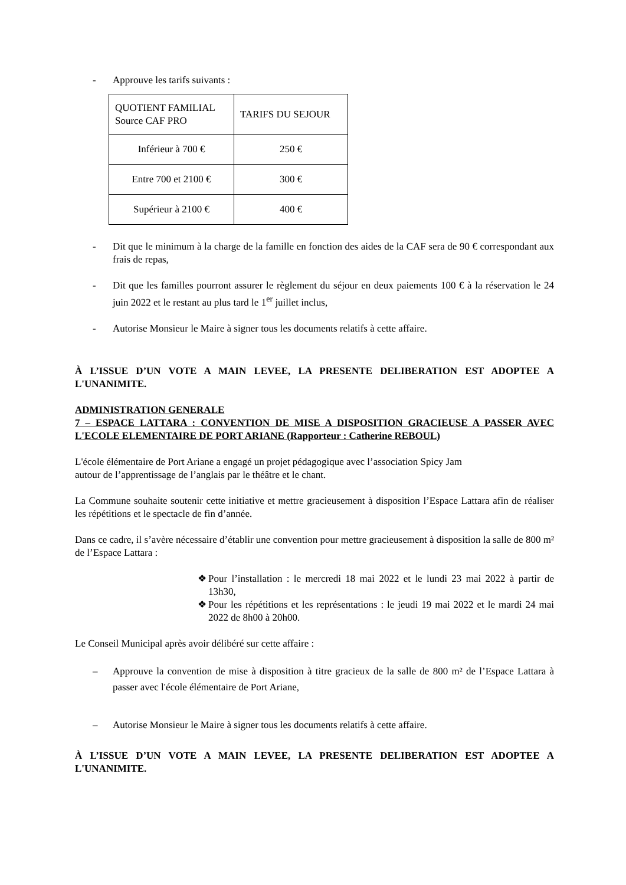- Approuve les tarifs suivants :
| QUOTIENT FAMILIAL Source CAF PRO | TARIFS DU SEJOUR |
| Inférieur à 700 € | 250 € |
| Entre 700 et 2100 € | 300 € |
| Supérieur à 2100 € | 400 € |
- Dit que le minimum à la charge de la famille en fonction des aides de la CAF sera de 90 € correspondant aux frais de repas,
- Dit que les familles pourront assurer le règlement du séjour en deux paiements 100 € à la réservation le 24 juin 2022 et le restant au plus tard le 1<sup>er</sup> juillet inclus,
- Autorise Monsieur le Maire à signer tous les documents relatifs à cette affaire.
À L’ISSUE D’UN VOTE A MAIN LEVEE, LA PRESENTE DELIBERATION EST ADOPTEE A L'UNANIMITE.
ADMINISTRATION GENERALE
7 – ESPACE LATTARA : CONVENTION DE MISE A DISPOSITION GRACIEUSE A PASSER AVEC L'ECOLE ELEMENTAIRE DE PORT ARIANE (Rapporteur : Catherine REBOUL)
L'école élémentaire de Port Ariane a engagé un projet pédagogique avec l’association Spicy Jam
autour de l’apprentissage de l’anglais par le théâtre et le chant.
La Commune souhaite soutenir cette initiative et mettre gracieusement à disposition l’Espace Lattara afin de réaliser les répétitions et le spectacle de fin d’année.
Dans ce cadre, il s’avère nécessaire d’établir une convention pour mettre gracieusement à disposition la salle de 800 m² de l’Espace Lattara :
❖ Pour l’installation : le mercredi 18 mai 2022 et le lundi 23 mai 2022 à partir de 13h30,
❖ Pour les répétitions et les représentations : le jeudi 19 mai 2022 et le mardi 24 mai 2022 de 8h00 à 20h00.
Le Conseil Municipal après avoir délibéré sur cette affaire :
– Approuve la convention de mise à disposition à titre gracieux de la salle de 800 m² de l’Espace Lattara à passer avec l'école élémentaire de Port Ariane,
– Autorise Monsieur le Maire à signer tous les documents relatifs à cette affaire.
À L’ISSUE D’UN VOTE A MAIN LEVEE, LA PRESENTE DELIBERATION EST ADOPTEE A L'UNANIMITE.